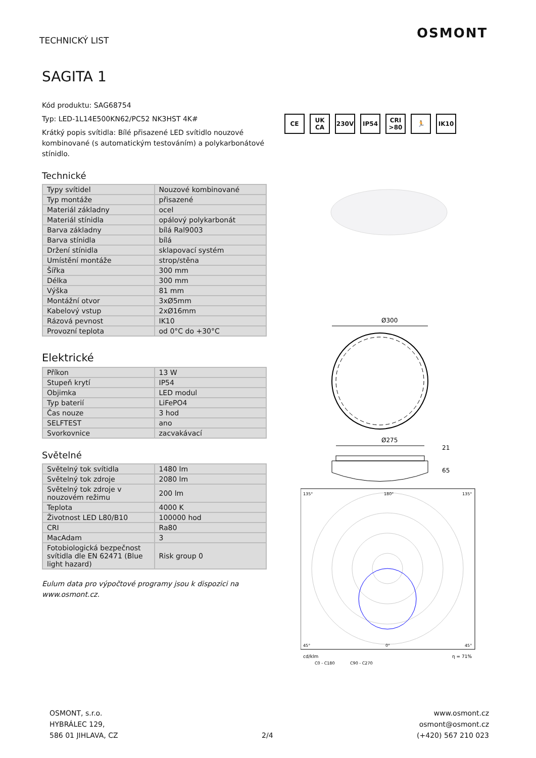TECHNICKÝ LIST OSMONT
SAGITA 1
Kód produktu: SAG68754
Typ: LED-1L14E500KN62/PC52 NK3HST 4K#
Krátký popis svítidla: Bílé přisazené LED svítidlo nouzové kombinované (s automatickým testováním) a polykarbonátové stínidlo.
Technické
| Typy svítidel | Nouzové kombinované |
| Typ montáže | přisazené |
| Materiál základny | ocel |
| Materiál stínidla | opálový polykarbonát |
| Barva základny | bílá Ral9003 |
| Barva stínidla | bílá |
| Držení stínidla | sklapovací systém |
| Umístění montáže | strop/stěna |
| Šířka | 300 mm |
| Délka | 300 mm |
| Výška | 81 mm |
| Montážní otvor | 3xØ5mm |
| Kabelový vstup | 2xØ16mm |
| Rázová pevnost | IK10 |
| Provozní teplota | od 0°C do +30°C |
Elektrické
| Příkon | 13 W |
| Stupeň krytí | IP54 |
| Objimka | LED modul |
| Typ baterií | LiFePO4 |
| Čas nouze | 3 hod |
| SELFTEST | ano |
| Svorkovnice | zacvakávací |
Světelné
| Světelný tok svítidla | 1480 lm |
| Světelný tok zdroje | 2080 lm |
| Světelný tok zdroje v nouzovém režimu | 200 lm |
| Teplota | 4000 K |
| Životnost LED L80/B10 | 100000 hod |
| CRI | Ra80 |
| MacAdam | 3 |
| Fotobiologická bezpečnost svítidla dle EN 62471 (Blue light hazard) | Risk group 0 |
Eulum data pro výpočtové programy jsou k dispozici na www.osmont.cz.
CE UK CA 230V IP54 CRI >80
🏃 IK10
Ø300
Ø275
21
65
135°
180°
135°
45°
0°
45°
cd/klm
η = 71%
C0 - C180
C90 - C270
OSMONT, s.r.o.
HYBRÁLEC 129,
586 01 JIHLAVA, CZ
2/4
www.osmont.cz
osmont@osmont.cz
(+420) 567 210 023